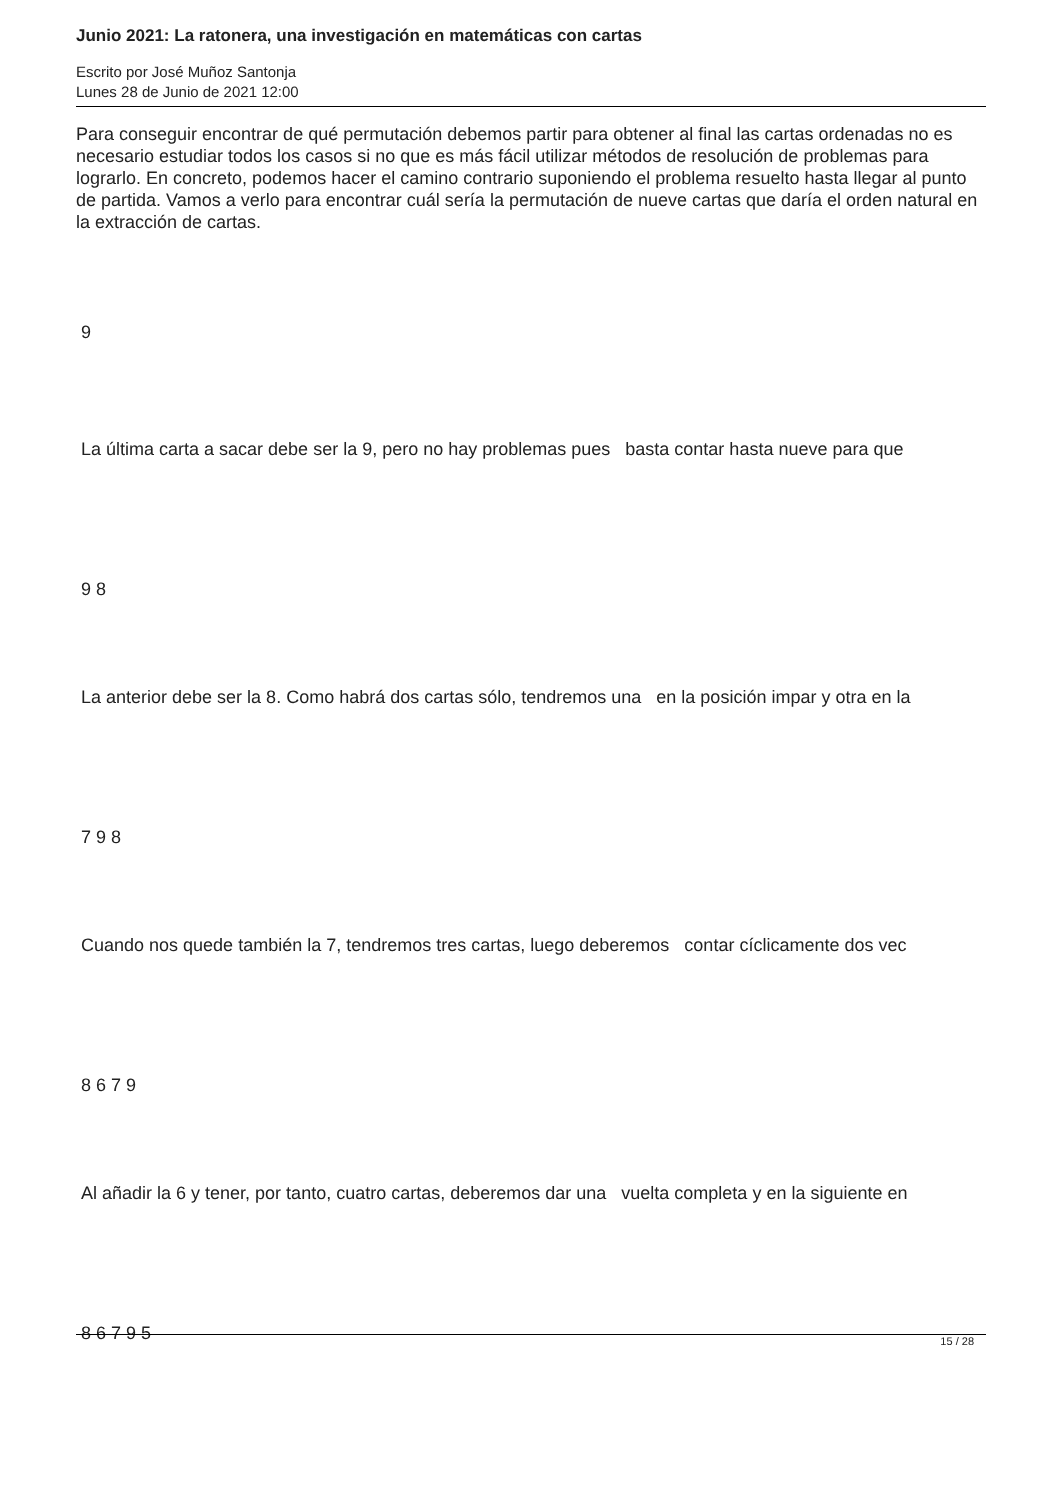Junio 2021: La ratonera, una investigación en matemáticas con cartas
Escrito por José Muñoz Santonja
Lunes 28 de Junio de 2021 12:00
Para conseguir encontrar de qué permutación debemos partir para obtener al final las cartas ordenadas no es necesario estudiar todos los casos si no que es más fácil utilizar métodos de resolución de problemas para lograrlo. En concreto, podemos hacer el camino contrario suponiendo el problema resuelto hasta llegar al punto de partida. Vamos a verlo para encontrar cuál sería la permutación de nueve cartas que daría el orden natural en la extracción de cartas.
9
La última carta a sacar debe ser la 9, pero no hay problemas pues basta contar hasta nueve para que
9 8
La anterior debe ser la 8. Como habrá dos cartas sólo, tendremos una en la posición impar y otra en la
7 9 8
Cuando nos quede también la 7, tendremos tres cartas, luego deberemos contar cíclicamente dos vec
8 6 7 9
Al añadir la 6 y tener, por tanto, cuatro cartas, deberemos dar una vuelta completa y en la siguiente en
8 6 7 9 5
15 / 28